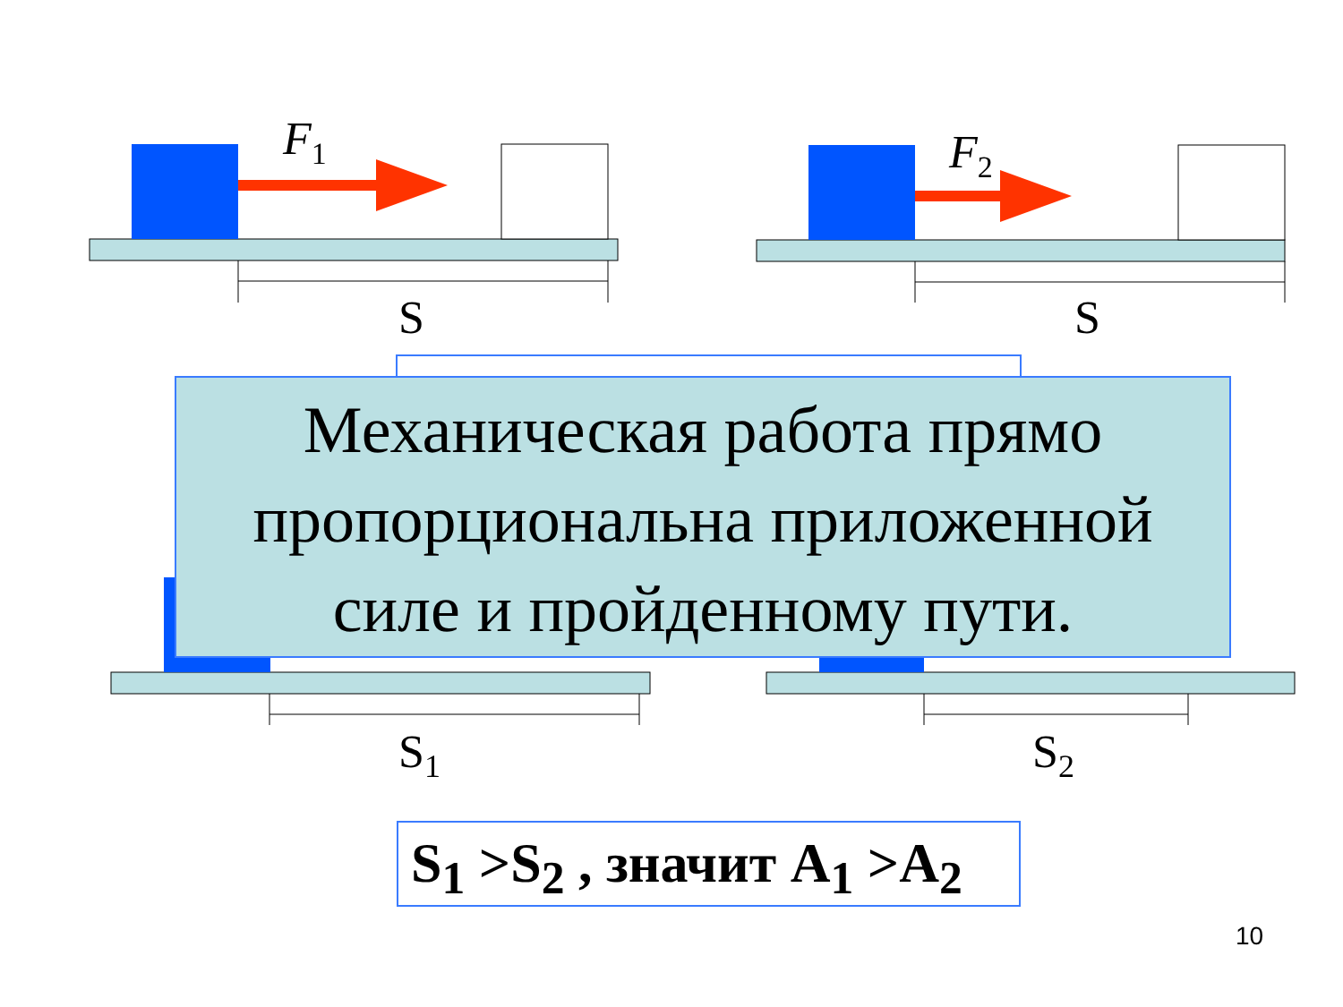F<sub>1</sub> F<sub>2</sub>
S S
S<sub>1</sub> S<sub>2</sub>
Механическая работа прямо
пропорциональна приложенной
силе и пройденному пути.
S<sub>1</sub> >S<sub>2</sub> , значит A<sub>1</sub> >A<sub>2</sub>
10